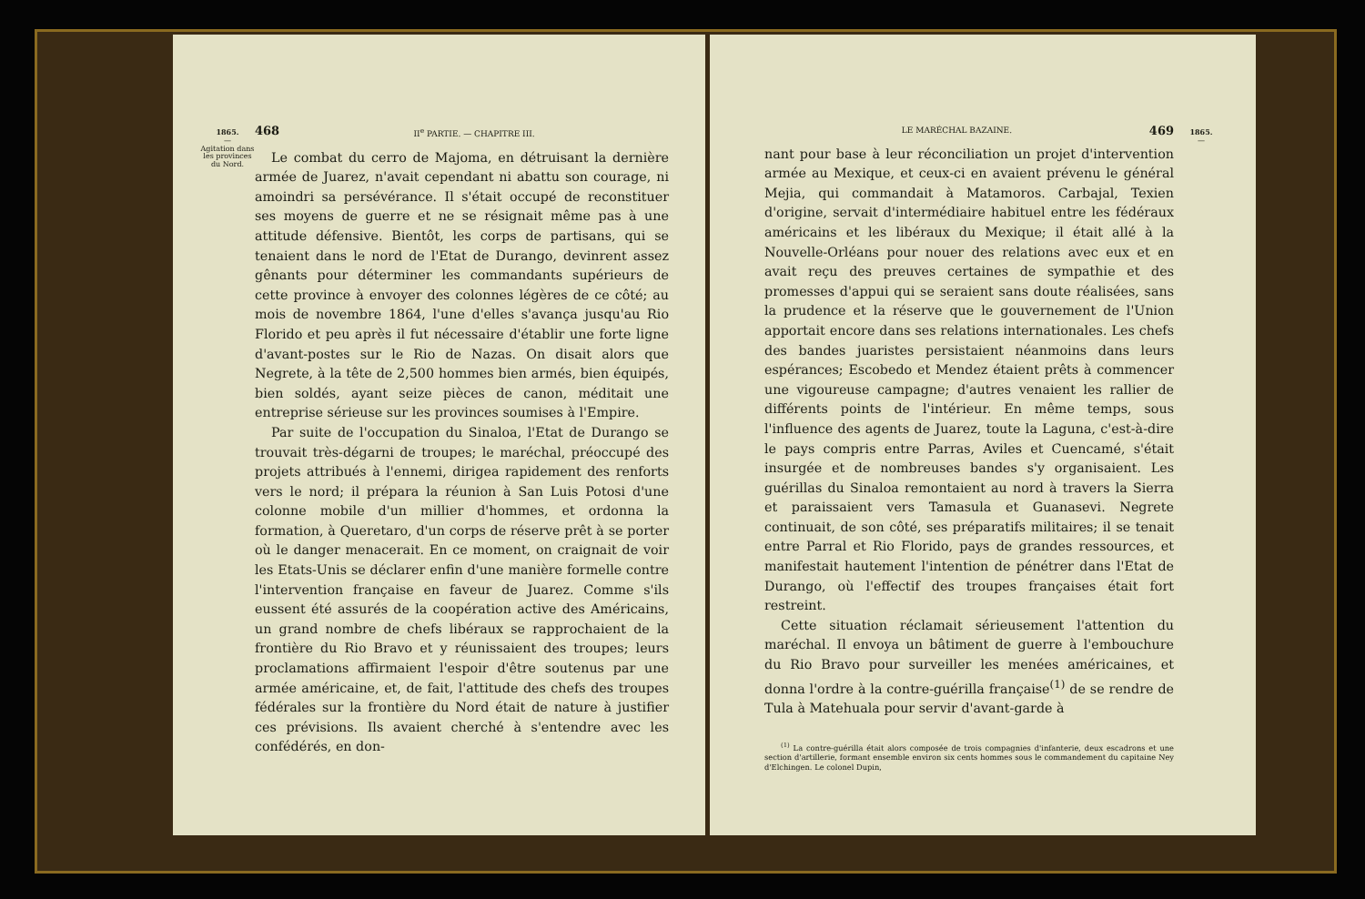1865.
—
Agitation dans les provinces du Nord.
468 II<sup>e</sup> PARTIE. — CHAPITRE III.
Le combat du cerro de Majoma, en détruisant la dernière armée de Juarez, n'avait cependant ni abattu son courage, ni amoindri sa persévérance. Il s'était occupé de reconstituer ses moyens de guerre et ne se résignait même pas à une attitude défensive. Bientôt, les corps de partisans, qui se tenaient dans le nord de l'Etat de Durango, devinrent assez gênants pour déterminer les commandants supérieurs de cette province à envoyer des colonnes légères de ce côté; au mois de novembre 1864, l'une d'elles s'avança jusqu'au Rio Florido et peu après il fut nécessaire d'établir une forte ligne d'avant-postes sur le Rio de Nazas. On disait alors que Negrete, à la tête de 2,500 hommes bien armés, bien équipés, bien soldés, ayant seize pièces de canon, méditait une entreprise sérieuse sur les provinces soumises à l'Empire.
Par suite de l'occupation du Sinaloa, l'Etat de Durango se trouvait très-dégarni de troupes; le maréchal, préoccupé des projets attribués à l'ennemi, dirigea rapidement des renforts vers le nord; il prépara la réunion à San Luis Potosi d'une colonne mobile d'un millier d'hommes, et ordonna la formation, à Queretaro, d'un corps de réserve prêt à se porter où le danger menacerait. En ce moment, on craignait de voir les Etats-Unis se déclarer enfin d'une manière formelle contre l'intervention française en faveur de Juarez. Comme s'ils eussent été assurés de la coopération active des Américains, un grand nombre de chefs libéraux se rapprochaient de la frontière du Rio Bravo et y réunissaient des troupes; leurs proclamations affirmaient l'espoir d'être soutenus par une armée américaine, et, de fait, l'attitude des chefs des troupes fédérales sur la frontière du Nord était de nature à justifier ces prévisions. Ils avaient cherché à s'entendre avec les confédérés, en don-
LE MARÉCHAL BAZAINE. 469
nant pour base à leur réconciliation un projet d'intervention armée au Mexique, et ceux-ci en avaient prévenu le général Mejia, qui commandait à Matamoros. Carbajal, Texien d'origine, servait d'intermédiaire habituel entre les fédéraux américains et les libéraux du Mexique; il était allé à la Nouvelle-Orléans pour nouer des relations avec eux et en avait reçu des preuves certaines de sympathie et des promesses d'appui qui se seraient sans doute réalisées, sans la prudence et la réserve que le gouvernement de l'Union apportait encore dans ses relations internationales. Les chefs des bandes juaristes persistaient néanmoins dans leurs espérances; Escobedo et Mendez étaient prêts à commencer une vigoureuse campagne; d'autres venaient les rallier de différents points de l'intérieur. En même temps, sous l'influence des agents de Juarez, toute la Laguna, c'est-à-dire le pays compris entre Parras, Aviles et Cuencamé, s'était insurgée et de nombreuses bandes s'y organisaient. Les guérillas du Sinaloa remontaient au nord à travers la Sierra et paraissaient vers Tamasula et Guanasevi. Negrete continuait, de son côté, ses préparatifs militaires; il se tenait entre Parral et Rio Florido, pays de grandes ressources, et manifestait hautement l'intention de pénétrer dans l'Etat de Durango, où l'effectif des troupes françaises était fort restreint.
Cette situation réclamait sérieusement l'attention du maréchal. Il envoya un bâtiment de guerre à l'embouchure du Rio Bravo pour surveiller les menées américaines, et donna l'ordre à la contre-guérilla française<sup>(1)</sup> de se rendre de Tula à Matehuala pour servir d'avant-garde à
<sup>(1)</sup> La contre-guérilla était alors composée de trois compagnies d'infanterie, deux escadrons et une section d'artillerie, formant ensemble environ six cents hommes sous le commandement du capitaine Ney d'Elchingen. Le colonel Dupin,
1865.
—